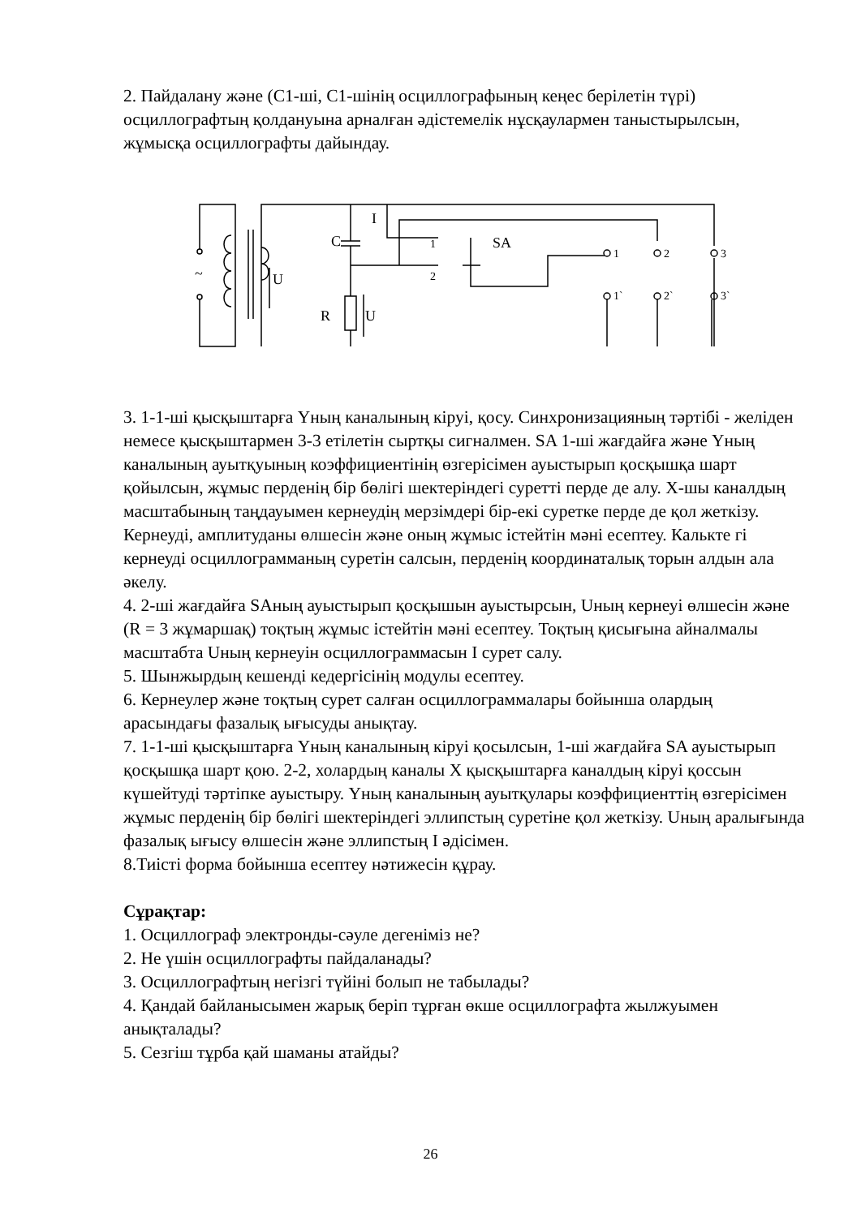2. Пайдалану және (С1-ші, С1-шінің осциллографының кеңес берілетін түрі) осциллографтың қолдануына арналған әдістемелік нұсқаулармен таныстырылсын, жұмысқа осциллографты дайындау.
~
U
C
I
R
U
1
2
SA
1
2
3
1`
2`
3`
3. 1-1-ші қысқыштарға Үның каналының кіруі, қосу. Синхронизацияның тәртібі - желіден немесе қысқыштармен 3-3 етілетін сыртқы сигналмен. SA 1-ші жағдайға және Үның каналының ауытқуының коэффициентінің өзгерісімен ауыстырып қосқышқа шарт қойылсын, жұмыс перденің бір бөлігі шектеріндегі суретті перде де алу. Х-шы каналдың масштабының таңдауымен кернеудің мерзімдері бір-екі суретке перде де қол жеткізу. Кернеуді, амплитуданы өлшесін және оның жұмыс істейтін мәні есептеу. Калькте гі кернеуді осциллограмманың суретін салсын, перденің координаталық торын алдын ала әкелу.
4. 2-ші жағдайға SAның ауыстырып қосқышын ауыстырсын, Uның кернеуі өлшесін және (R = 3 жұмаршақ) тоқтың жұмыс істейтін мәні есептеу. Тоқтың қисығына айналмалы масштабта Uның кернеуін осциллограммасын I сурет салу.
5. Шынжырдың кешенді кедергісінің модулы есептеу.
6. Кернеулер және тоқтың сурет салған осциллограммалары бойынша олардың арасындағы фазалық ығысуды анықтау.
7. 1-1-ші қысқыштарға Үның каналының кіруі қосылсын, 1-ші жағдайға SA ауыстырып қосқышқа шарт қою. 2-2, холардың каналы Х қысқыштарға каналдың кіруі қоссын күшейтуді тәртіпке ауыстыру. Үның каналының ауытқулары коэффициенттің өзгерісімен жұмыс перденің бір бөлігі шектеріндегі эллипстың суретіне қол жеткізу. Uның аралығында фазалық ығысу өлшесін және эллипстың I әдісімен.
8.Тиісті форма бойынша есептеу нәтижесін құрау.
Сұрақтар:
1. Осциллограф электронды-сәуле дегеніміз не?
2. Не үшін осциллографты пайдаланады?
3. Осциллографтың негізгі түйіні болып не табылады?
4. Қандай байланысымен жарық беріп тұрған өкше осциллографта жылжуымен анықталады?
5. Сезгіш тұрба қай шаманы атайды?
26